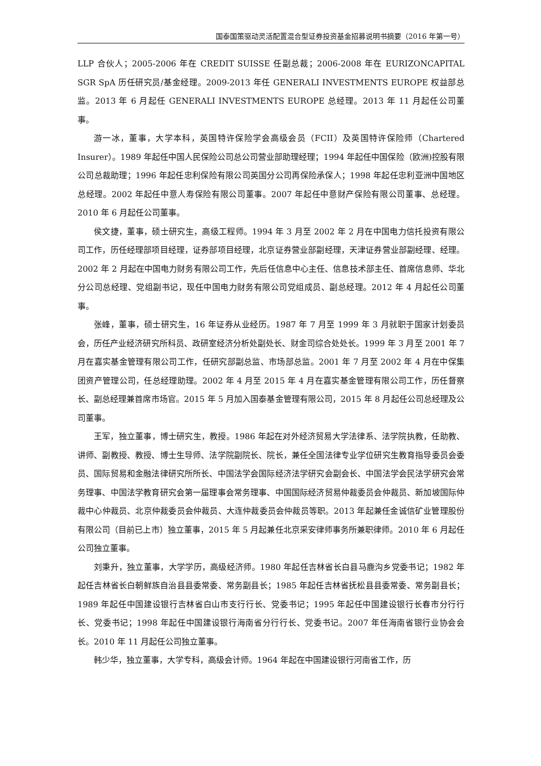国泰国策驱动灵活配置混合型证券投资基金招募说明书摘要（2016 年第一号）
LLP 合伙人；2005-2006 年在 CREDIT SUISSE 任副总裁；2006-2008 年在 EURIZONCAPITAL SGR SpA 历任研究员/基金经理。2009-2013 年任 GENERALI INVESTMENTS EUROPE 权益部总监。2013 年 6 月起任 GENERALI INVESTMENTS EUROPE 总经理。2013 年 11 月起任公司董事。
游一冰，董事，大学本科，英国特许保险学会高级会员（FCII）及英国特许保险师（Chartered Insurer）。1989 年起任中国人民保险公司总公司营业部助理经理；1994 年起任中国保险（欧洲)控股有限公司总裁助理；1996 年起任忠利保险有限公司英国分公司再保险承保人；1998 年起任忠利亚洲中国地区总经理。2002 年起任中意人寿保险有限公司董事。2007 年起任中意财产保险有限公司董事、总经理。 2010 年 6 月起任公司董事。
侯文捷，董事，硕士研究生，高级工程师。1994 年 3 月至 2002 年 2 月在中国电力信托投资有限公司工作，历任经理部项目经理，证券部项目经理，北京证券营业部副经理，天津证券营业部副经理、经理。2002 年 2 月起在中国电力财务有限公司工作，先后任信息中心主任、信息技术部主任、首席信息师、华北分公司总经理、党组副书记，现任中国电力财务有限公司党组成员、副总经理。2012 年 4 月起任公司董事。
张峰，董事，硕士研究生，16 年证券从业经历。1987 年 7 月至 1999 年 3 月就职于国家计划委员会，历任产业经济研究所科员、政研室经济分析处副处长、财金司综合处处长。1999 年 3 月至 2001 年 7 月在嘉实基金管理有限公司工作，任研究部副总监、市场部总监。2001 年 7 月至 2002 年 4 月在中保集团资产管理公司，任总经理助理。2002 年 4 月至 2015 年 4 月在嘉实基金管理有限公司工作，历任督察长、副总经理兼首席市场官。2015 年 5 月加入国泰基金管理有限公司，2015 年 8 月起任公司总经理及公司董事。
王军，独立董事，博士研究生，教授。1986 年起在对外经济贸易大学法律系、法学院执教，任助教、讲师、副教授、教授、博士生导师、法学院副院长、院长，兼任全国法律专业学位研究生教育指导委员会委员、国际贸易和金融法律研究所所长、中国法学会国际经济法学研究会副会长、中国法学会民法学研究会常务理事、中国法学教育研究会第一届理事会常务理事、中国国际经济贸易仲裁委员会仲裁员、新加坡国际仲裁中心仲裁员、北京仲裁委员会仲裁员、大连仲裁委员会仲裁员等职。2013 年起兼任金诚信矿业管理股份有限公司（目前已上市）独立董事，2015 年 5 月起兼任北京采安律师事务所兼职律师。2010 年 6 月起任公司独立董事。
刘秉升，独立董事，大学学历，高级经济师。1980 年起任吉林省长白县马鹿沟乡党委书记；1982 年起任吉林省长白朝鲜族自治县县委常委、常务副县长；1985 年起任吉林省抚松县县委常委、常务副县长；1989 年起任中国建设银行吉林省白山市支行行长、党委书记；1995 年起任中国建设银行长春市分行行长、党委书记；1998 年起任中国建设银行海南省分行行长、党委书记。2007 年任海南省银行业协会会长。2010 年 11 月起任公司独立董事。
韩少华，独立董事，大学专科，高级会计师。1964 年起在中国建设银行河南省工作，历